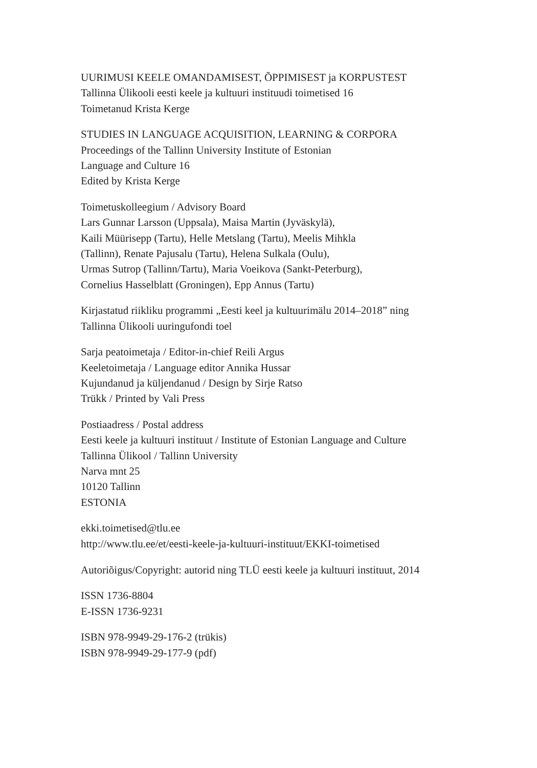UURIMUSI KEELE OMANDAMISEST, ÕPPIMISEST ja KORPUSTEST
Tallinna Ülikooli eesti keele ja kultuuri instituudi toimetised 16
Toimetanud Krista Kerge
STUDIES IN LANGUAGE ACQUISITION, LEARNING & CORPORA
Proceedings of the Tallinn University Institute of Estonian
Language and Culture 16
Edited by Krista Kerge
Toimetuskolleegium / Advisory Board
Lars Gunnar Larsson (Uppsala), Maisa Martin (Jyväskylä),
Kaili Müürisepp (Tartu), Helle Metslang (Tartu), Meelis Mihkla
(Tallinn), Renate Pajusalu (Tartu), Helena Sulkala (Oulu),
Urmas Sutrop (Tallinn/Tartu), Maria Voeikova (Sankt-Peterburg),
Cornelius Hasselblatt (Groningen), Epp Annus (Tartu)
Kirjastatud riikliku programmi „Eesti keel ja kultuurimälu 2014–2018” ning
Tallinna Ülikooli uuringufondi toel
Sarja peatoimetaja / Editor-in-chief Reili Argus
Keeletoimetaja / Language editor Annika Hussar
Kujundanud ja küljendanud / Design by Sirje Ratso
Trükk / Printed by Vali Press
Postiaadress / Postal address
Eesti keele ja kultuuri instituut / Institute of Estonian Language and Culture
Tallinna Ülikool / Tallinn University
Narva mnt 25
10120 Tallinn
ESTONIA
ekki.toimetised@tlu.ee
http://www.tlu.ee/et/eesti-keele-ja-kultuuri-instituut/EKKI-toimetised
Autoriõigus/Copyright: autorid ning TLÜ eesti keele ja kultuuri instituut, 2014
ISSN 1736-8804
E-ISSN 1736-9231
ISBN 978-9949-29-176-2 (trükis)
ISBN 978-9949-29-177-9 (pdf)